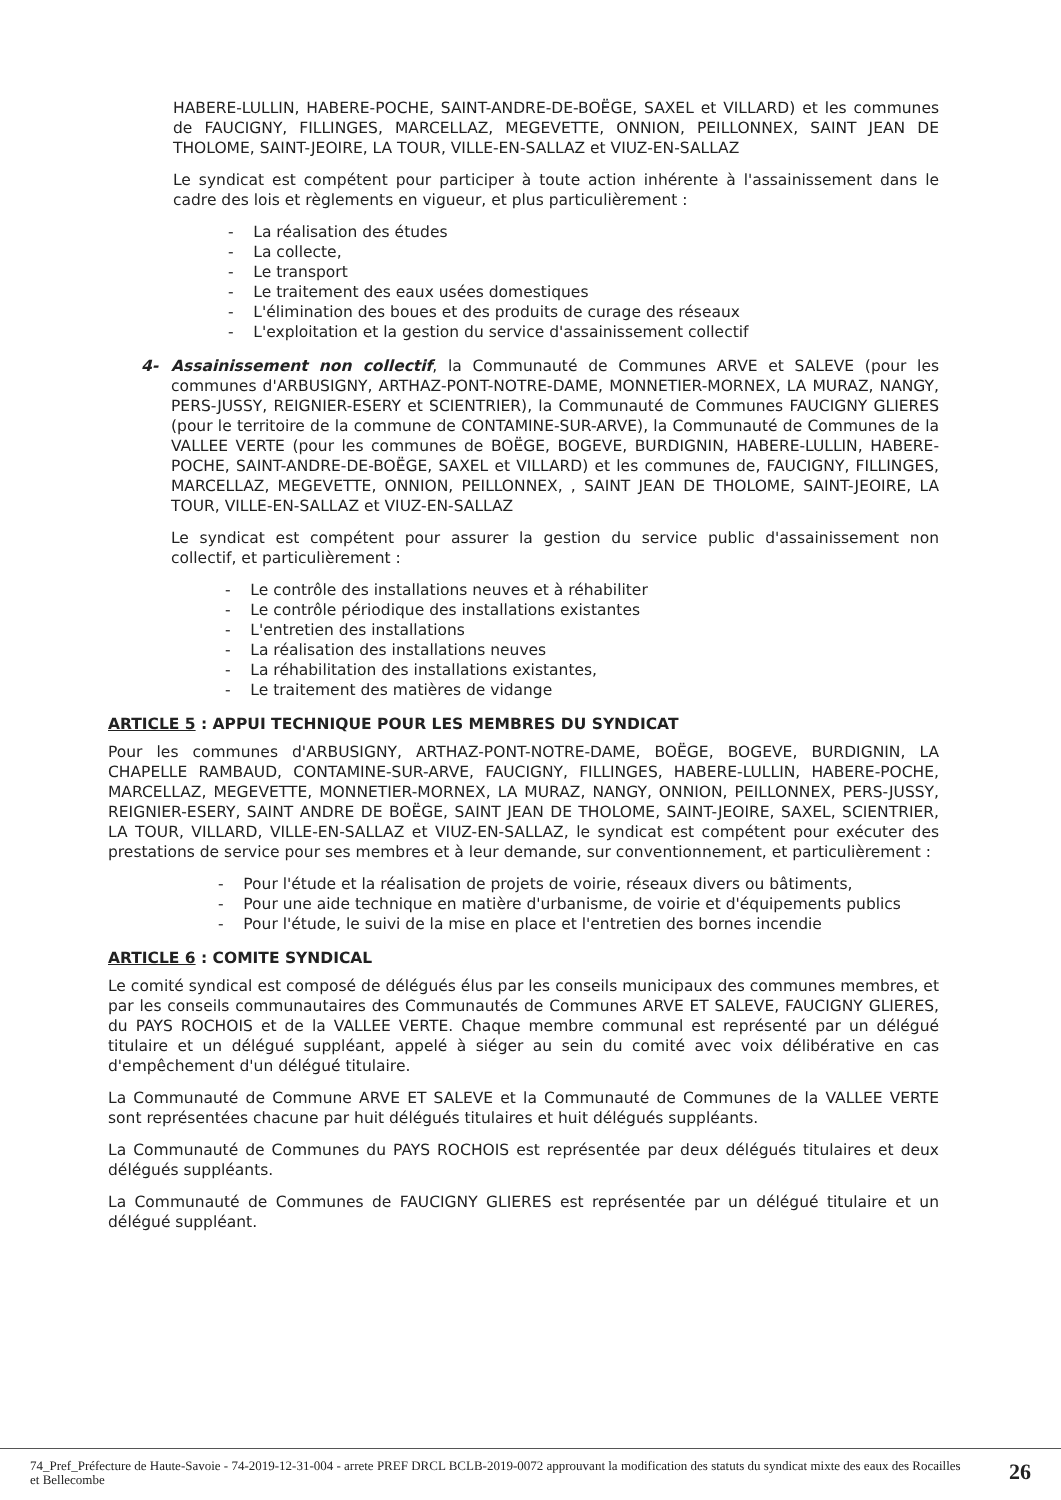HABERE-LULLIN, HABERE-POCHE, SAINT-ANDRE-DE-BOËGE, SAXEL et VILLARD) et les communes de FAUCIGNY, FILLINGES, MARCELLAZ, MEGEVETTE, ONNION, PEILLONNEX, SAINT JEAN DE THOLOME, SAINT-JEOIRE, LA TOUR, VILLE-EN-SALLAZ et VIUZ-EN-SALLAZ
Le syndicat est compétent pour participer à toute action inhérente à l'assainissement dans le cadre des lois et règlements en vigueur, et plus particulièrement :
- La réalisation des études
- La collecte,
- Le transport
- Le traitement des eaux usées domestiques
- L'élimination des boues et des produits de curage des réseaux
- L'exploitation et la gestion du service d'assainissement collectif
4- Assainissement non collectif, la Communauté de Communes ARVE et SALEVE (pour les communes d'ARBUSIGNY, ARTHAZ-PONT-NOTRE-DAME, MONNETIER-MORNEX, LA MURAZ, NANGY, PERS-JUSSY, REIGNIER-ESERY et SCIENTRIER), la Communauté de Communes FAUCIGNY GLIERES (pour le territoire de la commune de CONTAMINE-SUR-ARVE), la Communauté de Communes de la VALLEE VERTE (pour les communes de BOËGE, BOGEVE, BURDIGNIN, HABERE-LULLIN, HABERE-POCHE, SAINT-ANDRE-DE-BOËGE, SAXEL et VILLARD) et les communes de, FAUCIGNY, FILLINGES, MARCELLAZ, MEGEVETTE, ONNION, PEILLONNEX, , SAINT JEAN DE THOLOME, SAINT-JEOIRE, LA TOUR, VILLE-EN-SALLAZ et VIUZ-EN-SALLAZ
Le syndicat est compétent pour assurer la gestion du service public d'assainissement non collectif, et particulièrement :
- Le contrôle des installations neuves et à réhabiliter
- Le contrôle périodique des installations existantes
- L'entretien des installations
- La réalisation des installations neuves
- La réhabilitation des installations existantes,
- Le traitement des matières de vidange
ARTICLE 5 : APPUI TECHNIQUE POUR LES MEMBRES DU SYNDICAT
Pour les communes d'ARBUSIGNY, ARTHAZ-PONT-NOTRE-DAME, BOËGE, BOGEVE, BURDIGNIN, LA CHAPELLE RAMBAUD, CONTAMINE-SUR-ARVE, FAUCIGNY, FILLINGES, HABERE-LULLIN, HABERE-POCHE, MARCELLAZ, MEGEVETTE, MONNETIER-MORNEX, LA MURAZ, NANGY, ONNION, PEILLONNEX, PERS-JUSSY, REIGNIER-ESERY, SAINT ANDRE DE BOËGE, SAINT JEAN DE THOLOME, SAINT-JEOIRE, SAXEL, SCIENTRIER, LA TOUR, VILLARD, VILLE-EN-SALLAZ et VIUZ-EN-SALLAZ, le syndicat est compétent pour exécuter des prestations de service pour ses membres et à leur demande, sur conventionnement, et particulièrement :
- Pour l'étude et la réalisation de projets de voirie, réseaux divers ou bâtiments,
- Pour une aide technique en matière d'urbanisme, de voirie et d'équipements publics
- Pour l'étude, le suivi de la mise en place et l'entretien des bornes incendie
ARTICLE 6 : COMITE SYNDICAL
Le comité syndical est composé de délégués élus par les conseils municipaux des communes membres, et par les conseils communautaires des Communautés de Communes ARVE ET SALEVE, FAUCIGNY GLIERES, du PAYS ROCHOIS et de la VALLEE VERTE. Chaque membre communal est représenté par un délégué titulaire et un délégué suppléant, appelé à siéger au sein du comité avec voix délibérative en cas d'empêchement d'un délégué titulaire.
La Communauté de Commune ARVE ET SALEVE et la Communauté de Communes de la VALLEE VERTE sont représentées chacune par huit délégués titulaires et huit délégués suppléants.
La Communauté de Communes du PAYS ROCHOIS est représentée par deux délégués titulaires et deux délégués suppléants.
La Communauté de Communes de FAUCIGNY GLIERES est représentée par un délégué titulaire et un délégué suppléant.
74_Pref_Préfecture de Haute-Savoie - 74-2019-12-31-004 - arrete PREF DRCL BCLB-2019-0072 approuvant la modification des statuts du syndicat mixte des eaux des Rocailles et Bellecombe
26